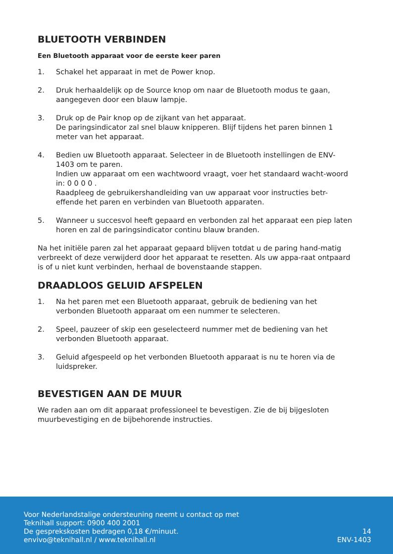BLUETOOTH VERBINDEN
Een Bluetooth apparaat voor de eerste keer paren
1. Schakel het apparaat in met de Power knop.
2. Druk herhaaldelijk op de Source knop om naar de Bluetooth modus te gaan, aangegeven door een blauw lampje.
3. Druk op de Pair knop op de zijkant van het apparaat.
De paringsindicator zal snel blauw knipperen. Blijf tijdens het paren binnen 1 meter van het apparaat.
4. Bedien uw Bluetooth apparaat. Selecteer in de Bluetooth instellingen de ENV-1403 om te paren.
Indien uw apparaat om een wachtwoord vraagt, voer het standaard wacht-woord in: 0 0 0 0 .
Raadpleeg de gebruikershandleiding van uw apparaat voor instructies betr-effende het paren en verbinden van Bluetooth apparaten.
5. Wanneer u succesvol heeft gepaard en verbonden zal het apparaat een piep laten horen en zal de paringsindicator continu blauw branden.
Na het initiële paren zal het apparaat gepaard blijven totdat u de paring hand-matig verbreekt of deze verwijderd door het apparaat te resetten. Als uw appa-raat ontpaard is of u niet kunt verbinden, herhaal de bovenstaande stappen.
DRAADLOOS GELUID AFSPELEN
1. Na het paren met een Bluetooth apparaat, gebruik de bediening van het verbonden Bluetooth apparaat om een nummer te selecteren.
2. Speel, pauzeer of skip een geselecteerd nummer met de bediening van het verbonden Bluetooth apparaat.
3. Geluid afgespeeld op het verbonden Bluetooth apparaat is nu te horen via de luidspreker.
BEVESTIGEN AAN DE MUUR
We raden aan om dit apparaat professioneel te bevestigen. Zie de bij bijgesloten muurbevestiging en de bijbehorende instructies.
Voor Nederlandstalige ondersteuning neemt u contact op met
Teknihall support: 0900 400 2001
De gesprekskosten bedragen 0,18 €/minuut.
envivo@teknihall.nl / www.teknihall.nl
14
ENV-1403